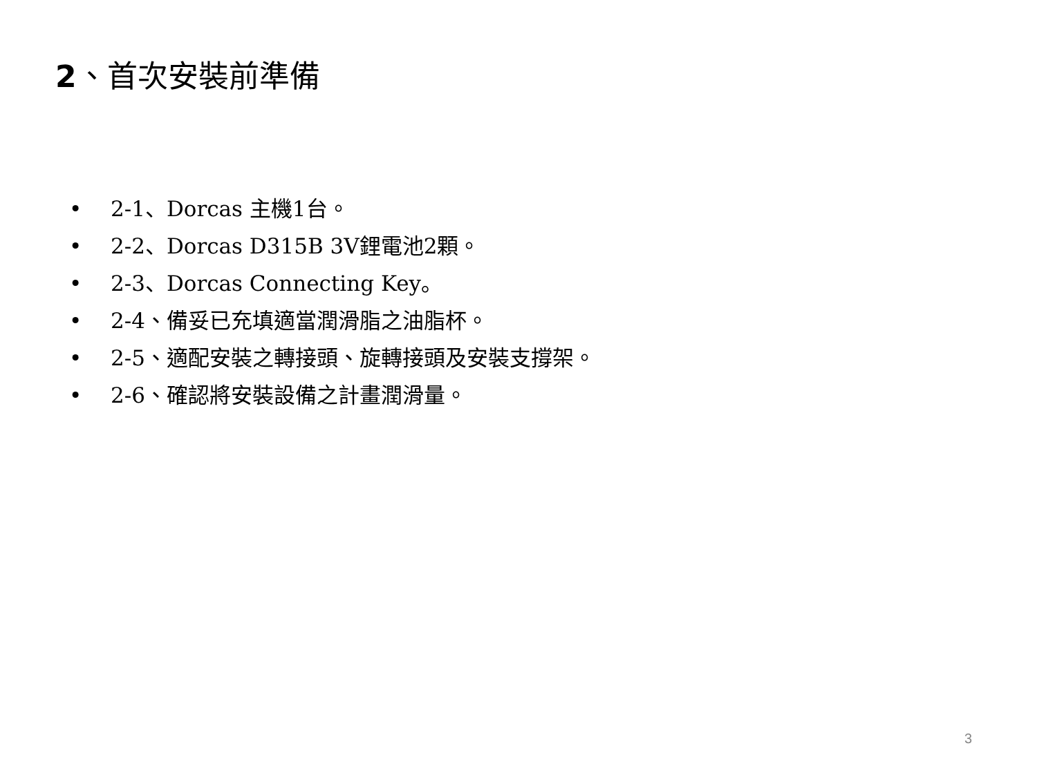2、首次安裝前準備
• 2-1、Dorcas 主機1台。
• 2-2、Dorcas D315B 3V鋰電池2顆。
• 2-3、Dorcas Connecting Key。
• 2-4、備妥已充填適當潤滑脂之油脂杯。
• 2-5、適配安裝之轉接頭、旋轉接頭及安裝支撐架。
• 2-6、確認將安裝設備之計畫潤滑量。
3